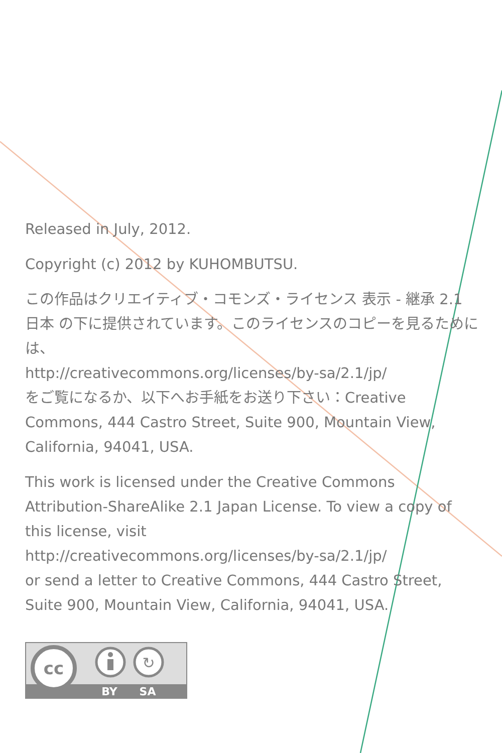Released in July, 2012.
Copyright (c) 2012 by KUHOMBUTSU.
この作品はクリエイティブ・コモンズ・ライセンス 表示 - 継承 2.1 日本 の下に提供されています。このライセンスのコピーを見るためには、
http://creativecommons.org/licenses/by-sa/2.1/jp/
をご覧になるか、以下へお手紙をお送り下さい：Creative Commons, 444 Castro Street, Suite 900, Mountain View, California, 94041, USA.
This work is licensed under the Creative Commons Attribution-ShareAlike 2.1 Japan License. To view a copy of this license, visit
http://creativecommons.org/licenses/by-sa/2.1/jp/
or send a letter to Creative Commons, 444 Castro Street, Suite 900, Mountain View, California, 94041, USA.
cc
↻
BY
SA